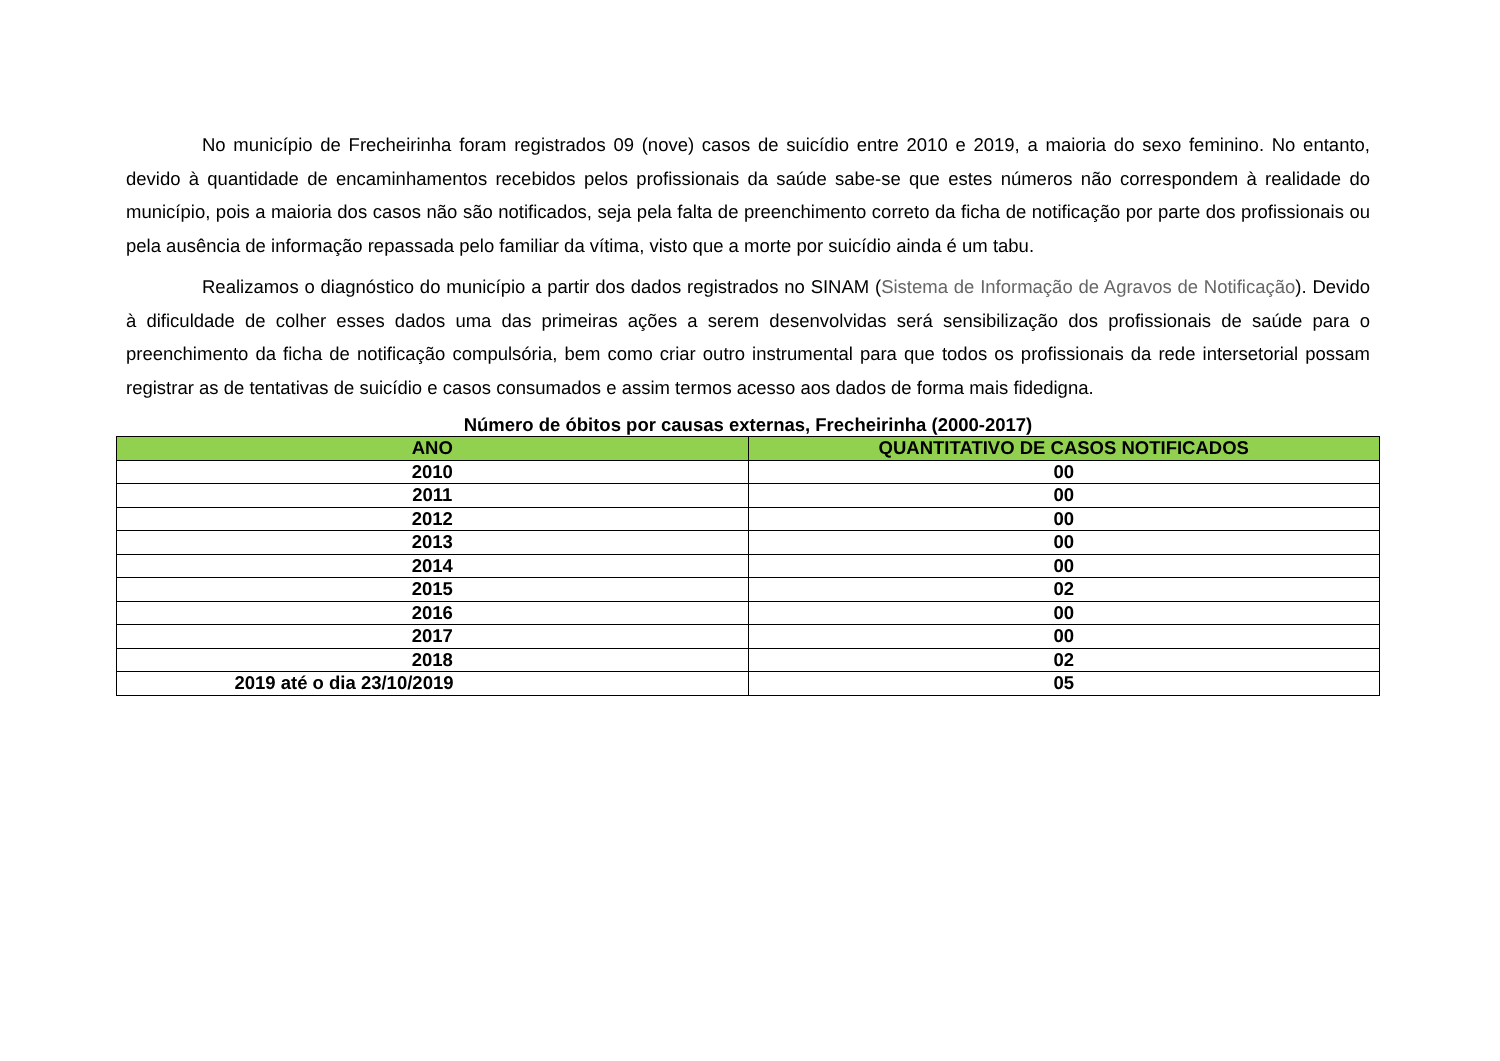No município de Frecheirinha foram registrados 09 (nove) casos de suicídio entre 2010 e 2019, a maioria do sexo feminino. No entanto, devido à quantidade de encaminhamentos recebidos pelos profissionais da saúde sabe-se que estes números não correspondem à realidade do município, pois a maioria dos casos não são notificados, seja pela falta de preenchimento correto da ficha de notificação por parte dos profissionais ou pela ausência de informação repassada pelo familiar da vítima, visto que a morte por suicídio ainda é um tabu.
Realizamos o diagnóstico do município a partir dos dados registrados no SINAM (Sistema de Informação de Agravos de Notificação). Devido à dificuldade de colher esses dados uma das primeiras ações a serem desenvolvidas será sensibilização dos profissionais de saúde para o preenchimento da ficha de notificação compulsória, bem como criar outro instrumental para que todos os profissionais da rede intersetorial possam registrar as de tentativas de suicídio e casos consumados e assim termos acesso aos dados de forma mais fidedigna.
Número de óbitos por causas externas, Frecheirinha (2000-2017)
| ANO | QUANTITATIVO DE CASOS NOTIFICADOS |
| --- | --- |
| 2010 | 00 |
| 2011 | 00 |
| 2012 | 00 |
| 2013 | 00 |
| 2014 | 00 |
| 2015 | 02 |
| 2016 | 00 |
| 2017 | 00 |
| 2018 | 02 |
| 2019 até o dia 23/10/2019 | 05 |